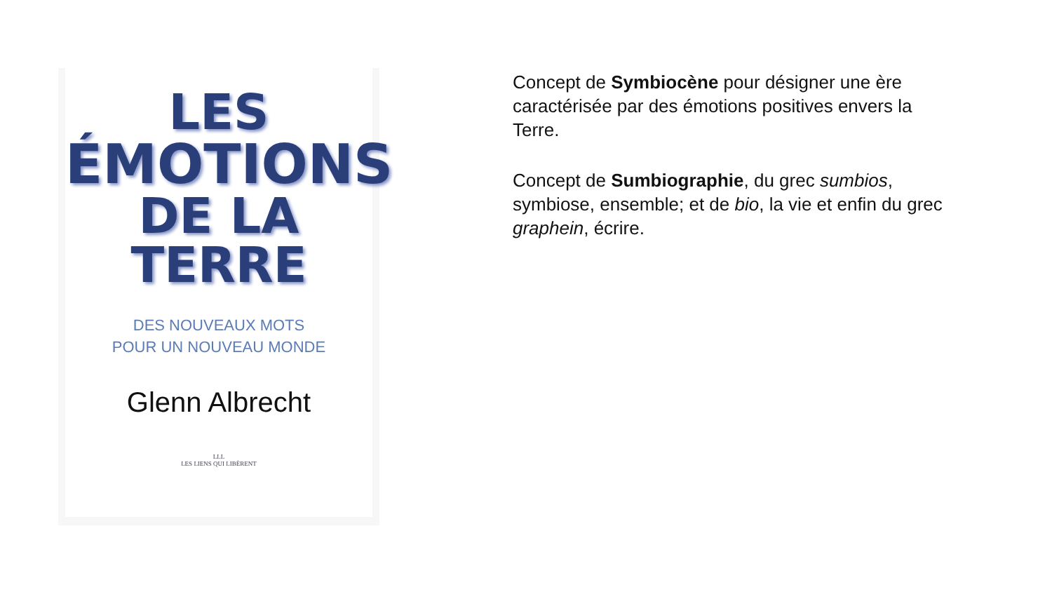LES
ÉMOTIONS
DE LA
TERRE
DES NOUVEAUX MOTS
POUR UN NOUVEAU MONDE
Glenn Albrecht
LLL
LES LIENS QUI LIBÈRENT
Concept de Symbiocène pour désigner une ère caractérisée par des émotions positives envers la Terre.
Concept de Sumbiographie, du grec sumbios, symbiose, ensemble; et de bio, la vie et enfin du grec graphein, écrire.